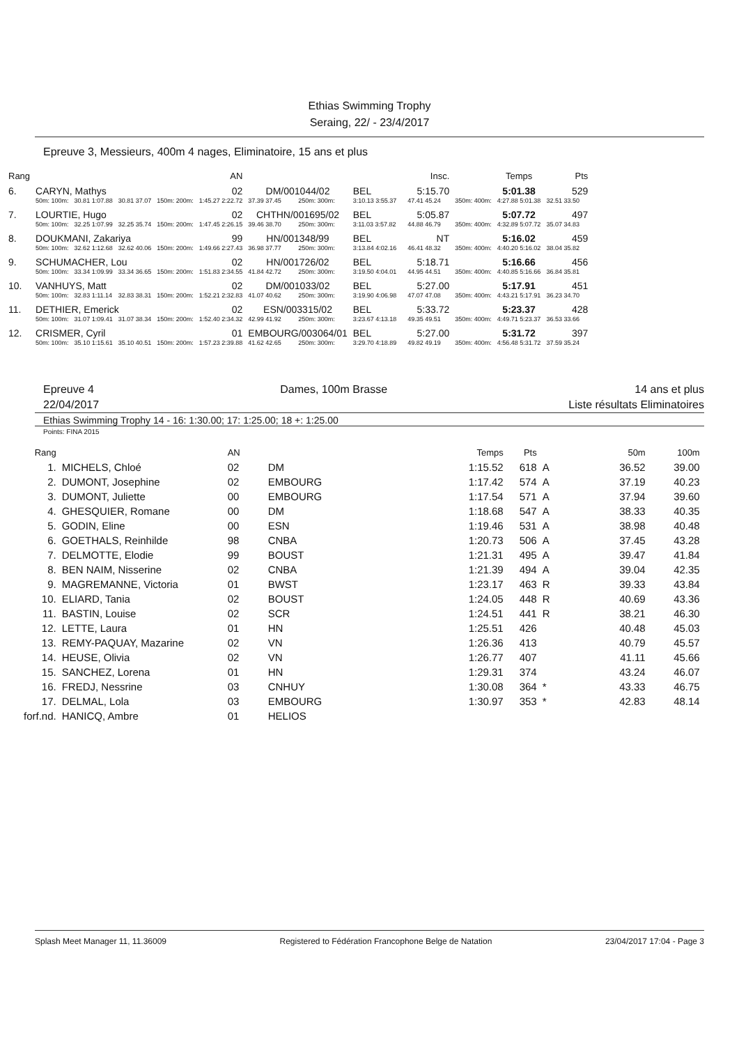Ethias Swimming Trophy
Seraing, 22/ - 23/4/2017
Epreuve 3, Messieurs, 400m 4 nages, Eliminatoire, 15 ans et plus
| Rang | | | | | AN | | | | | Insc. | | Temps | Pts |
| 6. | CARYN, Mathys | | | | 02 | DM/001044/02 | | BEL | | 5:15.70 | | 5:01.38 | 529 |
| | 50m: 100m: | 30.81 1:07.88 | 30.81 37.07 | 150m: 200m: | 1:45.27 2:22.72 | 37.39 37.45 | 250m: 300m: | 3:10.13 3:55.37 | | 47.41 45.24 | 350m: 400m: | 4:27.88 5:01.38 | 32.51 33.50 |
| 7. | LOURTIE, Hugo | | | | 02 | CHTHN/001695/02 | | BEL | | 5:05.87 | | 5:07.72 | 497 |
| | 50m: 100m: | 32.25 1:07.99 | 32.25 35.74 | 150m: 200m: | 1:47.45 2:26.15 | 39.46 38.70 | 250m: 300m: | 3:11.03 3:57.82 | | 44.88 46.79 | 350m: 400m: | 4:32.89 5:07.72 | 35.07 34.83 |
| 8. | DOUKMANI, Zakariya | | | | 99 | HN/001348/99 | | BEL | | NT | | 5:16.02 | 459 |
| | 50m: 100m: | 32.62 1:12.68 | 32.62 40.06 | 150m: 200m: | 1:49.66 2:27.43 | 36.98 37.77 | 250m: 300m: | 3:13.84 4:02.16 | | 46.41 48.32 | 350m: 400m: | 4:40.20 5:16.02 | 38.04 35.82 |
| 9. | SCHUMACHER, Lou | | | | 02 | HN/001726/02 | | BEL | | 5:18.71 | | 5:16.66 | 456 |
| | 50m: 100m: | 33.34 1:09.99 | 33.34 36.65 | 150m: 200m: | 1:51.83 2:34.55 | 41.84 42.72 | 250m: 300m: | 3:19.50 4:04.01 | | 44.95 44.51 | 350m: 400m: | 4:40.85 5:16.66 | 36.84 35.81 |
| 10. | VANHUYS, Matt | | | | 02 | DM/001033/02 | | BEL | | 5:27.00 | | 5:17.91 | 451 |
| | 50m: 100m: | 32.83 1:11.14 | 32.83 38.31 | 150m: 200m: | 1:52.21 2:32.83 | 41.07 40.62 | 250m: 300m: | 3:19.90 4:06.98 | | 47.07 47.08 | 350m: 400m: | 4:43.21 5:17.91 | 36.23 34.70 |
| 11. | DETHIER, Emerick | | | | 02 | ESN/003315/02 | | BEL | | 5:33.72 | | 5:23.37 | 428 |
| | 50m: 100m: | 31.07 1:09.41 | 31.07 38.34 | 150m: 200m: | 1:52.40 2:34.32 | 42.99 41.92 | 250m: 300m: | 3:23.67 4:13.18 | | 49.35 49.51 | 350m: 400m: | 4:49.71 5:23.37 | 36.53 33.66 |
| 12. | CRISMER, Cyril | | | | 01 | EMBOURG/003064/01 | | BEL | | 5:27.00 | | 5:31.72 | 397 |
| | 50m: 100m: | 35.10 1:15.61 | 35.10 40.51 | 150m: 200m: | 1:57.23 2:39.88 | 41.62 42.65 | 250m: 300m: | 3:29.70 4:18.89 | | 49.82 49.19 | 350m: 400m: | 4:56.48 5:31.72 | 37.59 35.24 |
Epreuve 4
22/04/2017
Dames, 100m Brasse 14 ans et plus
Liste résultats Eliminatoires
Ethias Swimming Trophy 14 - 16: 1:30.00; 17: 1:25.00; 18 +: 1:25.00
Points: FINA 2015
| Rang | | AN | | Temps | Pts | | 50m | 100m |
| --- | --- | --- | --- | --- | --- | --- | --- | --- |
| 1. | MICHELS, Chloé | 02 | DM | 1:15.52 | 618 | A | 36.52 | 39.00 |
| 2. | DUMONT, Josephine | 02 | EMBOURG | 1:17.42 | 574 | A | 37.19 | 40.23 |
| 3. | DUMONT, Juliette | 00 | EMBOURG | 1:17.54 | 571 | A | 37.94 | 39.60 |
| 4. | GHESQUIER, Romane | 00 | DM | 1:18.68 | 547 | A | 38.33 | 40.35 |
| 5. | GODIN, Eline | 00 | ESN | 1:19.46 | 531 | A | 38.98 | 40.48 |
| 6. | GOETHALS, Reinhilde | 98 | CNBA | 1:20.73 | 506 | A | 37.45 | 43.28 |
| 7. | DELMOTTE, Elodie | 99 | BOUST | 1:21.31 | 495 | A | 39.47 | 41.84 |
| 8. | BEN NAIM, Nisserine | 02 | CNBA | 1:21.39 | 494 | A | 39.04 | 42.35 |
| 9. | MAGREMANNE, Victoria | 01 | BWST | 1:23.17 | 463 | R | 39.33 | 43.84 |
| 10. | ELIARD, Tania | 02 | BOUST | 1:24.05 | 448 | R | 40.69 | 43.36 |
| 11. | BASTIN, Louise | 02 | SCR | 1:24.51 | 441 | R | 38.21 | 46.30 |
| 12. | LETTE, Laura | 01 | HN | 1:25.51 | 426 | | 40.48 | 45.03 |
| 13. | REMY-PAQUAY, Mazarine | 02 | VN | 1:26.36 | 413 | | 40.79 | 45.57 |
| 14. | HEUSE, Olivia | 02 | VN | 1:26.77 | 407 | | 41.11 | 45.66 |
| 15. | SANCHEZ, Lorena | 01 | HN | 1:29.31 | 374 | | 43.24 | 46.07 |
| 16. | FREDJ, Nessrine | 03 | CNHUY | 1:30.08 | 364 | * | 43.33 | 46.75 |
| 17. | DELMAL, Lola | 03 | EMBOURG | 1:30.97 | 353 | * | 42.83 | 48.14 |
| forf.nd. | HANICQ, Ambre | 01 | HELIOS | | | | | |
Splash Meet Manager 11, 11.36009 Registered to Fédération Francophone Belge de Natation 23/04/2017 17:04 - Page 3